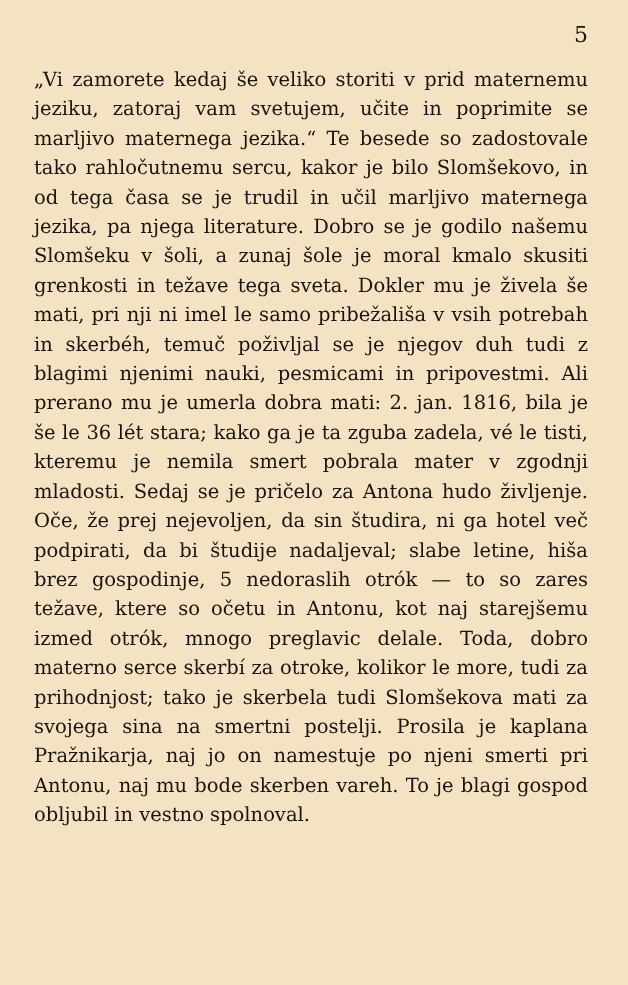5
„Vi zamorete kedaj še veliko storiti v prid maternemu jeziku, zatoraj vam svetujem, učite in poprimite se marljivo maternega jezika.“ Te besede so zadostovale tako rahločutnemu sercu, kakor je bilo Slomšekovo, in od tega časa se je trudil in učil marljivo maternega jezika, pa njega literature. Dobro se je godilo našemu Slomšeku v šoli, a zunaj šole je moral kmalo skusiti grenkosti in težave tega sveta. Dokler mu je živela še mati, pri nji ni imel le samo pribežališa v vsih potrebah in skerbéh, temuč poživljal se je njegov duh tudi z blagimi njenimi nauki, pesmicami in pripovestmi. Ali prerano mu je umerla dobra mati: 2. jan. 1816, bila je še le 36 lét stara; kako ga je ta zguba zadela, vé le tisti, kteremu je nemila smert pobrala mater v zgodnji mladosti. Sedaj se je pričelo za Antona hudo življenje. Oče, že prej nejevoljen, da sin študira, ni ga hotel več podpirati, da bi študije nadaljeval; slabe letine, hiša brez gospodinje, 5 nedoraslih otrók — to so zares težave, ktere so očetu in Antonu, kot naj starejšemu izmed otrók, mnogo preglavic delale. Toda, dobro materno serce skerbí za otroke, kolikor le more, tudi za prihodnjost; tako je skerbela tudi Slomšekova mati za svojega sina na smertni postelji. Prosila je kaplana Pražnikarja, naj jo on namestuje po njeni smerti pri Antonu, naj mu bode skerben vareh. To je blagi gospod obljubil in vestno spolnoval.